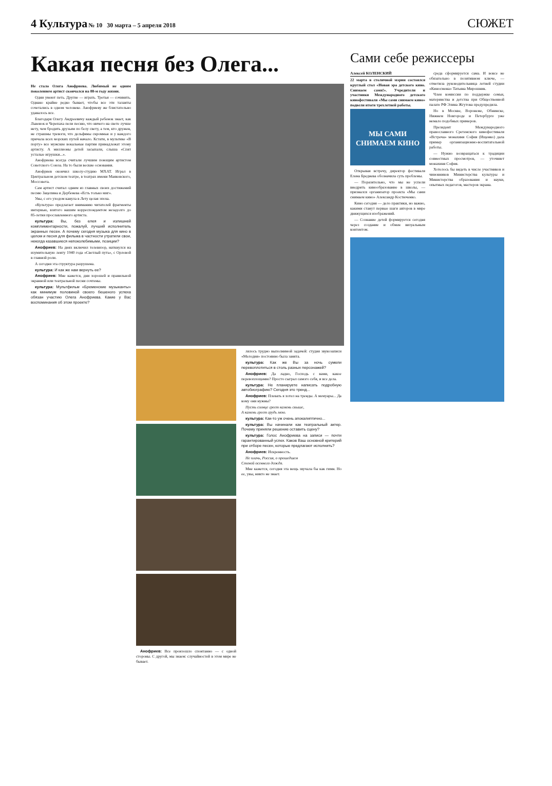4 Культура № 10 30 марта – 5 апреля 2018
СЮЖЕТ
Какая песня без Олега...
Не стало Олега Анофриева. Любимый не одним поколением артист скончался на 88-м году жизни.
Одни умеют петь. Другие — играть. Третьи — сочинять. Однако крайне редко бывает, чтобы все эти таланты сочетались в одном человеке. Анофриеву же блистательно удавалось все.
Благодаря Олегу Андреевичу каждый ребенок знает, как Львенок и Черепаха пели песню, что ничего на свете лучше нету, чем бродить друзьям по белу свету, а тем, кто дружен, не страшны тревоги, что дельфины скромные и у каждого причала всех морских путей начало. Кстати, в мультике «В порту» все мужские вокальные партии принадлежат этому артисту. А миллионы детей засыпали, слыша «Спят усталые игрушки...».
Анофриева всегда считали лучшим поющим артистом Советского Союза. На то были веские основания.
Анофриев окончил школу-студию МХАТ. Играл в Центральном детском театре, в театрах имени Маяковского, Моссовета.
Сам артист считал одним из главных своих достижений песню Зацепина и Дербенева «Есть только миг».
Увы, с его уходом канула в Лету целая эпоха.
«Культура» предлагает вниманию читателей фрагменты интервью, взятого нашим корреспондентом незадолго до 85-летия прославленного артиста.
культура: Вы, без елея и излишней комплиментарности, пожалуй, лучший исполнитель экранных песен. А почему сегодня музыка для кино в целом и песня для фильма в частности утратили свои, некогда казавшиеся непоколебимыми, позиции?
Анофриев: На днях включил телевизор, наткнулся на изумительную ленту 1940 года «Светлый путь», с Орловой в главной роли.
А сегодня эта структура разрушена.
культура: И как же нам вернуть ее?
Анофриев: Мне кажется, дни хорошей и правильной экранной или театральной песни сочтены.
культура: Мультфильм «Бременские музыканты» как минимум половиной своего бешеного успеха обязан участию Олега Анофриева. Какие у Вас воспоминания об этом проекте?
Анофриев: Все произошло спонтанно — с одной стороны. С другой, мы знаем: случайностей в этом мире не бывает.
лялось трудно выполнимой задачей: студия звукозаписи «Мелодия» постоянно была занята.
культура: Как же Вы за ночь сумели перевоплотиться в столь разных персонажей?
Анофриев: Да ладно, Господь с вами, какое перевоплощение? Просто сыграл самого себя, и все дела.
культура: Не планируете написать подробную автобиографию? Сегодня это тренд...
Анофриев: Плевать я хотел на тренды. А мемуары... Да кому они нужны?
Пусть солнце греет камень свыше,
А камень греет грудь мою.
культура: Как-то уж очень апокалиптично...
культура: Вы начинали как театральный актер. Почему приняли решение оставить сцену?
культура: Голос Анофриева на записи — почти гарантированный успех. Каков Ваш основной критерий при отборе песен, которые предлагают исполнить?
Анофриев: Искренность.
Не плачь, Россия, о прошедшем
Стеной осеннего дождя.
Мне кажется, сегодня эта вещь звучала бы как гимн. Но ее, увы, никто не знает.
Сами себе режиссеры
Алексей КОЛЕНСКИЙ
22 марта в столичной мэрии состоялся круглый стол «Новая эра детского кино. Снимаем сами!». Учредители и участники Международного детского кинофестиваля «Мы сами снимаем кино» подвели итоги трехлетней работы.
МЫ САМИ СНИМАЕМ КИНО
Открывая встречу, директор фестиваля Елена Бреднева обозначила суть проблемы.
— Поразительно, что мы не успели внедрить кинообразование в школы, — признался организатор проекта «Мы сами снимаем кино» Александр Костюченко.
Кино сегодня — дело практики, но важно, какими станут первые шаги авторов в мире движущихся изображений.
— Сознание детей формируется сегодня через создание и обмен визуальным контентом.
среда сформируется сама. И вовсе не обязательно в позитивном ключе, — отметила руководительница летней студии «Киносмена» Татьяна Мирошник.
Член комиссии по поддержке семьи, материнства и детства при Общественной палате РФ Элина Жгутова предупредила.
Но в Москве, Воронеже, Обнинске, Нижнем Новгороде и Петербурге уже немало подобных примеров.
Президент Международного православного Сретенского кинофестиваля «Встреча» монахиня София (Ищенко) дала пример организационно-воспитательной работы.
— Нужно возвращаться к традиции совместных просмотров, — уточняет монахиня София.
Хотелось бы видеть в числе участников и чиновников Министерства культуры и Министерства образования и науки, опытных педагогов, мастеров экрана.